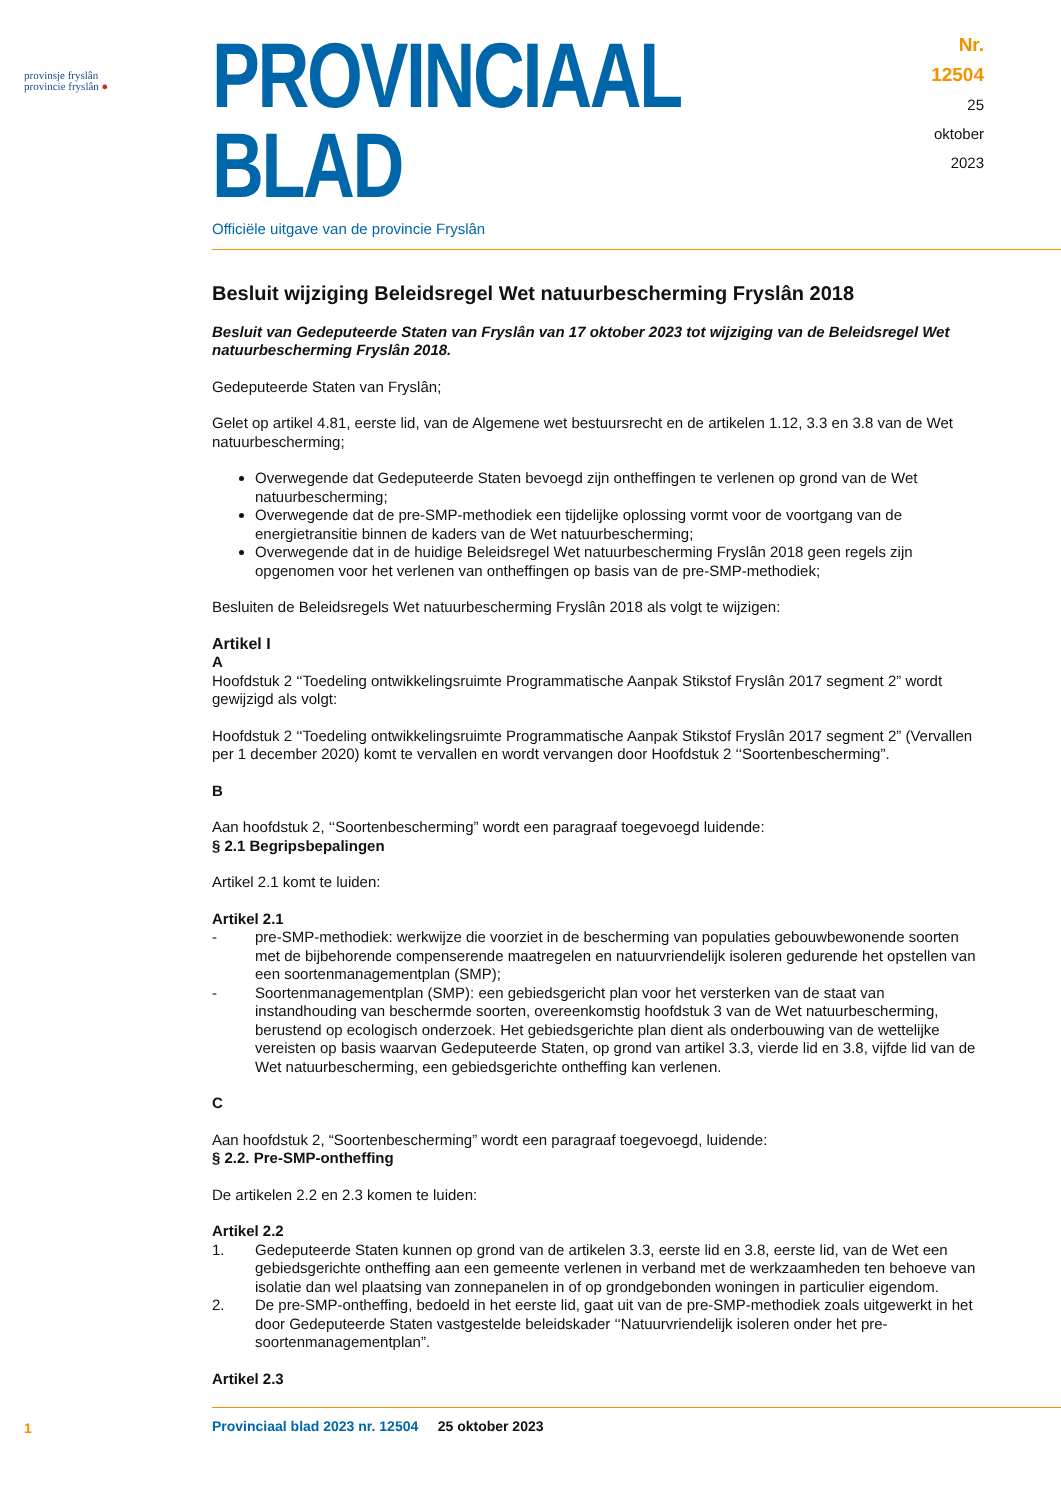provinsje fryslân
provincie fryslân ●
PROVINCIAAL BLAD
Nr. 12504
25 oktober
2023
Officiële uitgave van de provincie Fryslân
Besluit wijziging Beleidsregel Wet natuurbescherming Fryslân 2018
Besluit van Gedeputeerde Staten van Fryslân van 17 oktober 2023 tot wijziging van de Beleidsregel Wet natuurbescherming Fryslân 2018.
Gedeputeerde Staten van Fryslân;
Gelet op artikel 4.81, eerste lid, van de Algemene wet bestuursrecht en de artikelen 1.12, 3.3 en 3.8 van de Wet natuurbescherming;
Overwegende dat Gedeputeerde Staten bevoegd zijn ontheffingen te verlenen op grond van de Wet natuurbescherming;
Overwegende dat de pre-SMP-methodiek een tijdelijke oplossing vormt voor de voortgang van de energietransitie binnen de kaders van de Wet natuurbescherming;
Overwegende dat in de huidige Beleidsregel Wet natuurbescherming Fryslân 2018 geen regels zijn opgenomen voor het verlenen van ontheffingen op basis van de pre-SMP-methodiek;
Besluiten de Beleidsregels Wet natuurbescherming Fryslân 2018 als volgt te wijzigen:
Artikel I
A
Hoofdstuk 2 ‘‘Toedeling ontwikkelingsruimte Programmatische Aanpak Stikstof Fryslân 2017 segment 2” wordt gewijzigd als volgt:
Hoofdstuk 2 ‘‘Toedeling ontwikkelingsruimte Programmatische Aanpak Stikstof Fryslân 2017 segment 2” (Vervallen per 1 december 2020) komt te vervallen en wordt vervangen door Hoofdstuk 2 ‘‘Soorten­bescherming”.
B
Aan hoofdstuk 2, ‘‘Soortenbescherming” wordt een paragraaf toegevoegd luidende:
§ 2.1 Begripsbepalingen
Artikel 2.1 komt te luiden:
Artikel 2.1
- pre-SMP-methodiek: werkwijze die voorziet in de bescherming van populaties gebouwbewonende soorten met de bijbehorende compenserende maatregelen en natuurvriendelijk isoleren gedurende het opstellen van een soortenmanagementplan (SMP);
- Soortenmanagementplan (SMP): een gebiedsgericht plan voor het versterken van de staat van instandhouding van beschermde soorten, overeenkomstig hoofdstuk 3 van de Wet natuurbescher­ming, berustend op ecologisch onderzoek. Het gebiedsgerichte plan dient als onderbouwing van de wettelijke vereisten op basis waarvan Gedeputeerde Staten, op grond van artikel 3.3, vierde lid en 3.8, vijfde lid van de Wet natuurbescherming, een gebiedsgerichte ontheffing kan verlenen.
C
Aan hoofdstuk 2, “Soortenbescherming” wordt een paragraaf toegevoegd, luidende:
§ 2.2. Pre-SMP-ontheffing
De artikelen 2.2 en 2.3 komen te luiden:
Artikel 2.2
1. Gedeputeerde Staten kunnen op grond van de artikelen 3.3, eerste lid en 3.8, eerste lid, van de Wet een gebiedsgerichte ontheffing aan een gemeente verlenen in verband met de werkzaamheden ten behoeve van isolatie dan wel plaatsing van zonnepanelen in of op grondgebonden woningen in particulier eigendom.
2. De pre-SMP-ontheffing, bedoeld in het eerste lid, gaat uit van de pre-SMP-methodiek zoals uitge­werkt in het door Gedeputeerde Staten vastgestelde beleidskader ‘‘Natuurvriendelijk isoleren onder het pre-soortenmanagementplan”.
Artikel 2.3
1
Provinciaal blad 2023 nr. 12504 25 oktober 2023